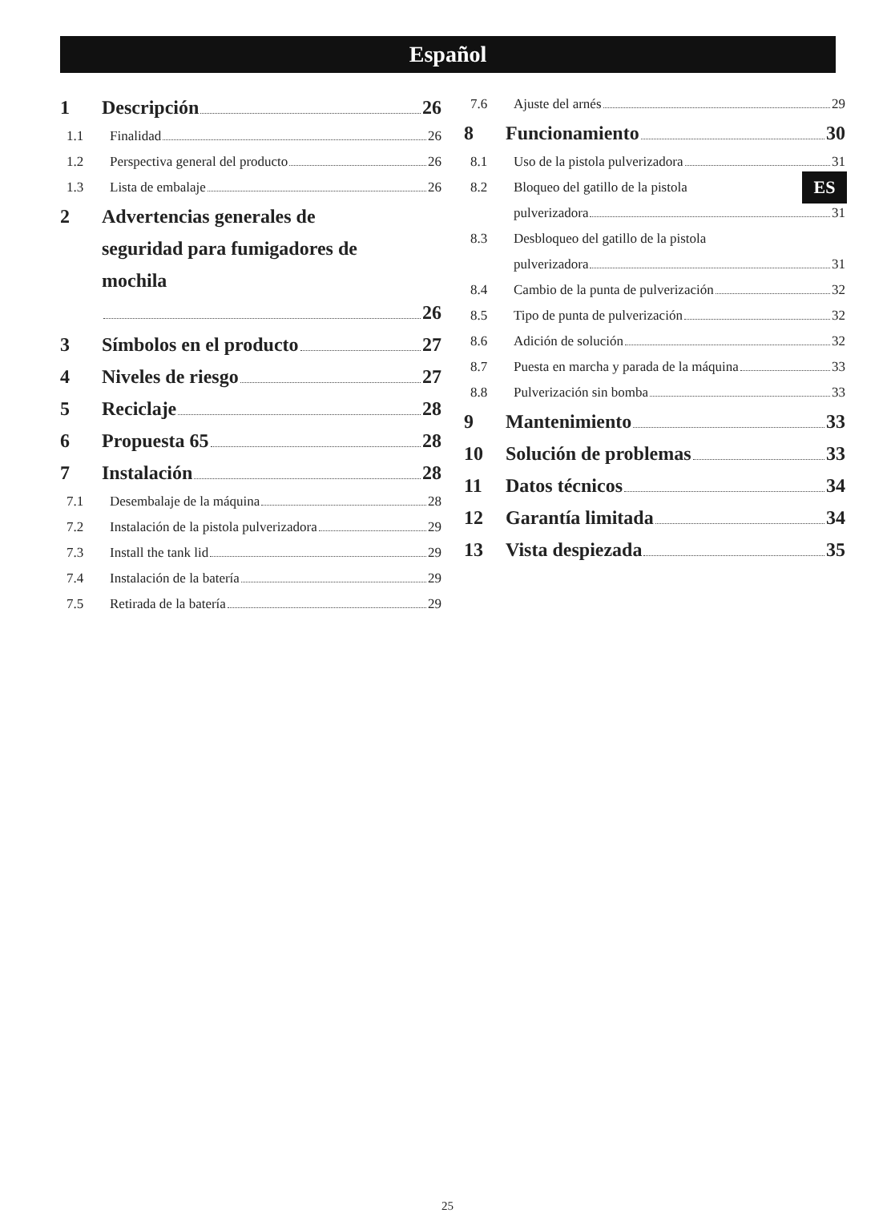Español
ES
1 Descripción 26
1.1 Finalidad 26
1.2 Perspectiva general del producto 26
1.3 Lista de embalaje 26
2 Advertencias generales de
seguridad para fumigadores de
mochila
26
3 Símbolos en el producto 27
4 Niveles de riesgo 27
5 Reciclaje 28
6 Propuesta 65 28
7 Instalación 28
7.1 Desembalaje de la máquina 28
7.2 Instalación de la pistola pulverizadora 29
7.3 Install the tank lid 29
7.4 Instalación de la batería 29
7.5 Retirada de la batería 29
7.6 Ajuste del arnés 29
8 Funcionamiento 30
8.1 Uso de la pistola pulverizadora 31
8.2 Bloqueo del gatillo de la pistola
pulverizadora 31
8.3 Desbloqueo del gatillo de la pistola
pulverizadora 31
8.4 Cambio de la punta de pulverización 32
8.5 Tipo de punta de pulverización 32
8.6 Adición de solución 32
8.7 Puesta en marcha y parada de la máquina 33
8.8 Pulverización sin bomba 33
9 Mantenimiento 33
10 Solución de problemas 33
11 Datos técnicos 34
12 Garantía limitada 34
13 Vista despiezada 35
25